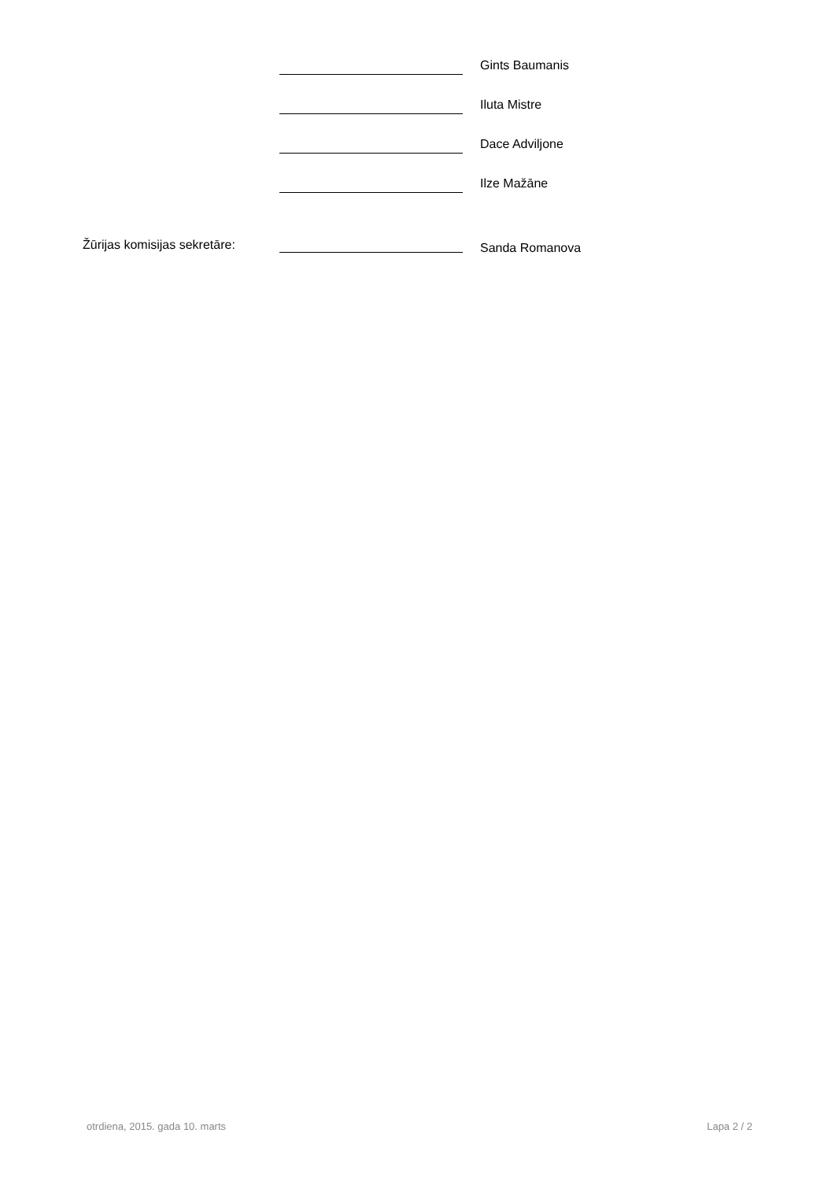Gints Baumanis
Iluta Mistre
Dace Adviljone
Ilze Mažāne
Žūrijas komisijas sekretāre:
Sanda Romanova
otrdiena, 2015. gada 10. marts Lapa 2 / 2